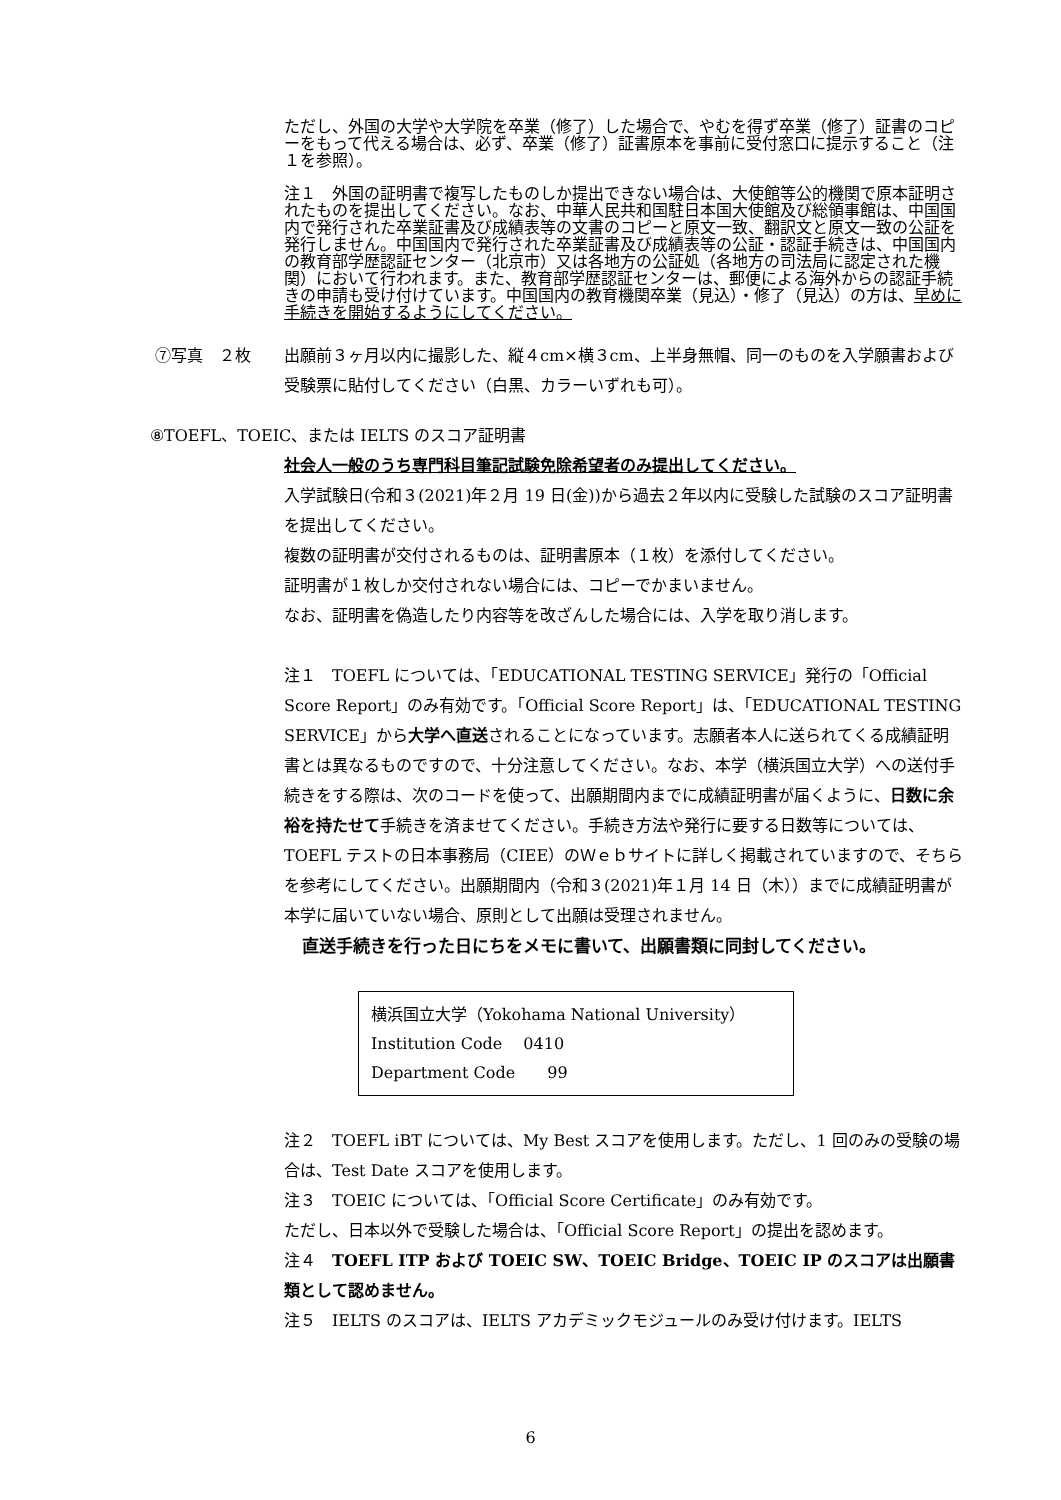ただし、外国の大学や大学院を卒業（修了）した場合で、やむを得ず卒業（修了）証書のコピーをもって代える場合は、必ず、卒業（修了）証書原本を事前に受付窓口に提示すること（注１を参照）。
注１　外国の証明書で複写したものしか提出できない場合は、大使館等公的機関で原本証明されたものを提出してください。なお、中華人民共和国駐日本国大使館及び総領事館は、中国国内で発行された卒業証書及び成績表等の文書のコピーと原文一致、翻訳文と原文一致の公証を発行しません。中国国内で発行された卒業証書及び成績表等の公証・認証手続きは、中国国内の教育部学歴認証センター（北京市）又は各地方の公証処（各地方の司法局に認定された機関）において行われます。また、教育部学歴認証センターは、郵便による海外からの認証手続きの申請も受け付けています。中国国内の教育機関卒業（見込）・修了（見込）の方は、早めに手続きを開始するようにしてください。
⑦写真　２枚 出願前３ヶ月以内に撮影した、縦４cm×横３cm、上半身無帽、同一のものを入学願書および受験票に貼付してください（白黒、カラーいずれも可）。
⑧TOEFL、TOEIC、または IELTS のスコア証明書
社会人一般のうち専門科目筆記試験免除希望者のみ提出してください。
入学試験日(令和３(2021)年２月 19 日(金))から過去２年以内に受験した試験のスコア証明書を提出してください。
複数の証明書が交付されるものは、証明書原本（１枚）を添付してください。
証明書が１枚しか交付されない場合には、コピーでかまいません。
なお、証明書を偽造したり内容等を改ざんした場合には、入学を取り消します。
注１　TOEFL については、「EDUCATIONAL TESTING SERVICE」発行の「Official Score Report」のみ有効です。「Official Score Report」は、「EDUCATIONAL TESTING SERVICE」から大学へ直送されることになっています。志願者本人に送られてくる成績証明書とは異なるものですので、十分注意してください。なお、本学（横浜国立大学）への送付手続きをする際は、次のコードを使って、出願期間内までに成績証明書が届くように、日数に余裕を持たせて手続きを済ませてください。手続き方法や発行に要する日数等については、TOEFL テストの日本事務局（CIEE）のＷｅｂサイトに詳しく掲載されていますので、そちらを参考にしてください。出願期間内（令和３(2021)年１月 14 日（木））までに成績証明書が本学に届いていない場合、原則として出願は受理されません。
直送手続きを行った日にちをメモに書いて、出願書類に同封してください。
横浜国立大学（Yokohama National University）
Institution Code　 0410
Department Code　　99
注２　TOEFL iBT については、My Best スコアを使用します。ただし、1 回のみの受験の場合は、Test Date スコアを使用します。
注３　TOEIC については、「Official Score Certificate」のみ有効です。
ただし、日本以外で受験した場合は、「Official Score Report」の提出を認めます。
注４　TOEFL ITP および TOEIC SW、TOEIC Bridge、TOEIC IP のスコアは出願書類として認めません。
注５　IELTS のスコアは、IELTS アカデミックモジュールのみ受け付けます。IELTS
6